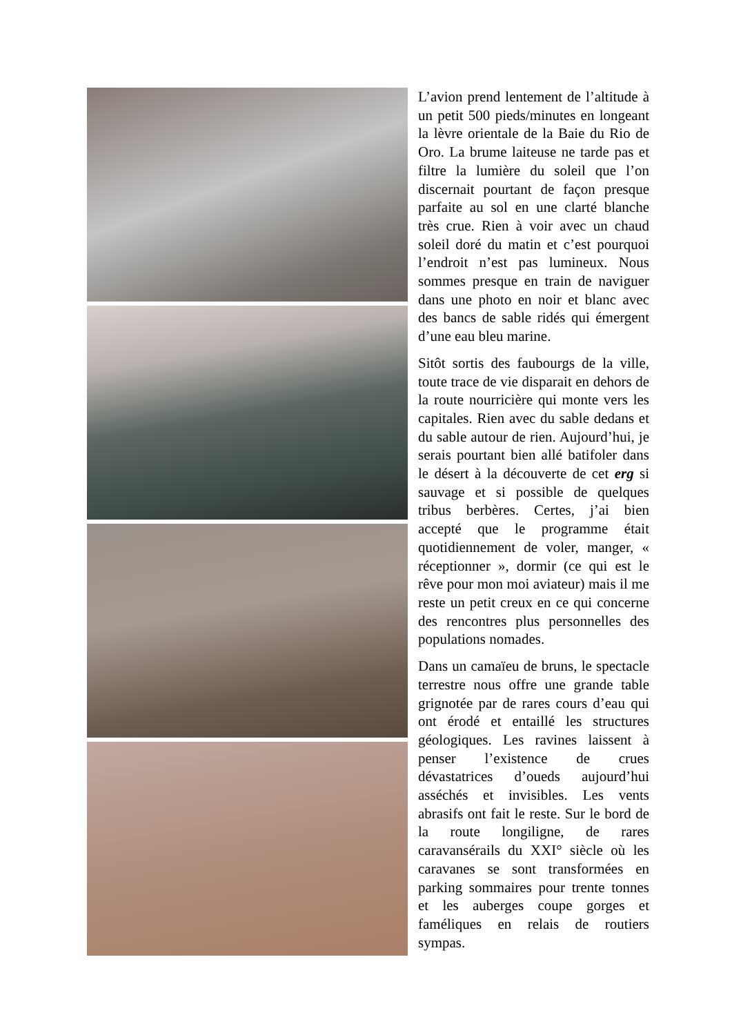L’avion prend lentement de l’altitude à un petit 500 pieds/minutes en longeant la lèvre orientale de la Baie du Rio de Oro. La brume laiteuse ne tarde pas et filtre la lumière du soleil que l’on discernait pourtant de façon presque parfaite au sol en une clarté blanche très crue. Rien à voir avec un chaud soleil doré du matin et c’est pourquoi l’endroit n’est pas lumineux. Nous sommes presque en train de naviguer dans une photo en noir et blanc avec des bancs de sable ridés qui émergent d’une eau bleu marine.
Sitôt sortis des faubourgs de la ville, toute trace de vie disparait en dehors de la route nourricière qui monte vers les capitales. Rien avec du sable dedans et du sable autour de rien. Aujourd’hui, je serais pourtant bien allé batifoler dans le désert à la découverte de cet erg si sauvage et si possible de quelques tribus berbères. Certes, j’ai bien accepté que le programme était quotidiennement de voler, manger, « réceptionner », dormir (ce qui est le rêve pour mon moi aviateur) mais il me reste un petit creux en ce qui concerne des rencontres plus personnelles des populations nomades.
Dans un camaïeu de bruns, le spectacle terrestre nous offre une grande table grignotée par de rares cours d’eau qui ont érodé et entaillé les structures géologiques. Les ravines laissent à penser l’existence de crues dévastatrices d’oueds aujourd’hui asséchés et invisibles. Les vents abrasifs ont fait le reste. Sur le bord de la route longiligne, de rares caravansérails du XXI° siècle où les caravanes se sont transformées en parking sommaires pour trente tonnes et les auberges coupe gorges et faméliques en relais de routiers sympas.